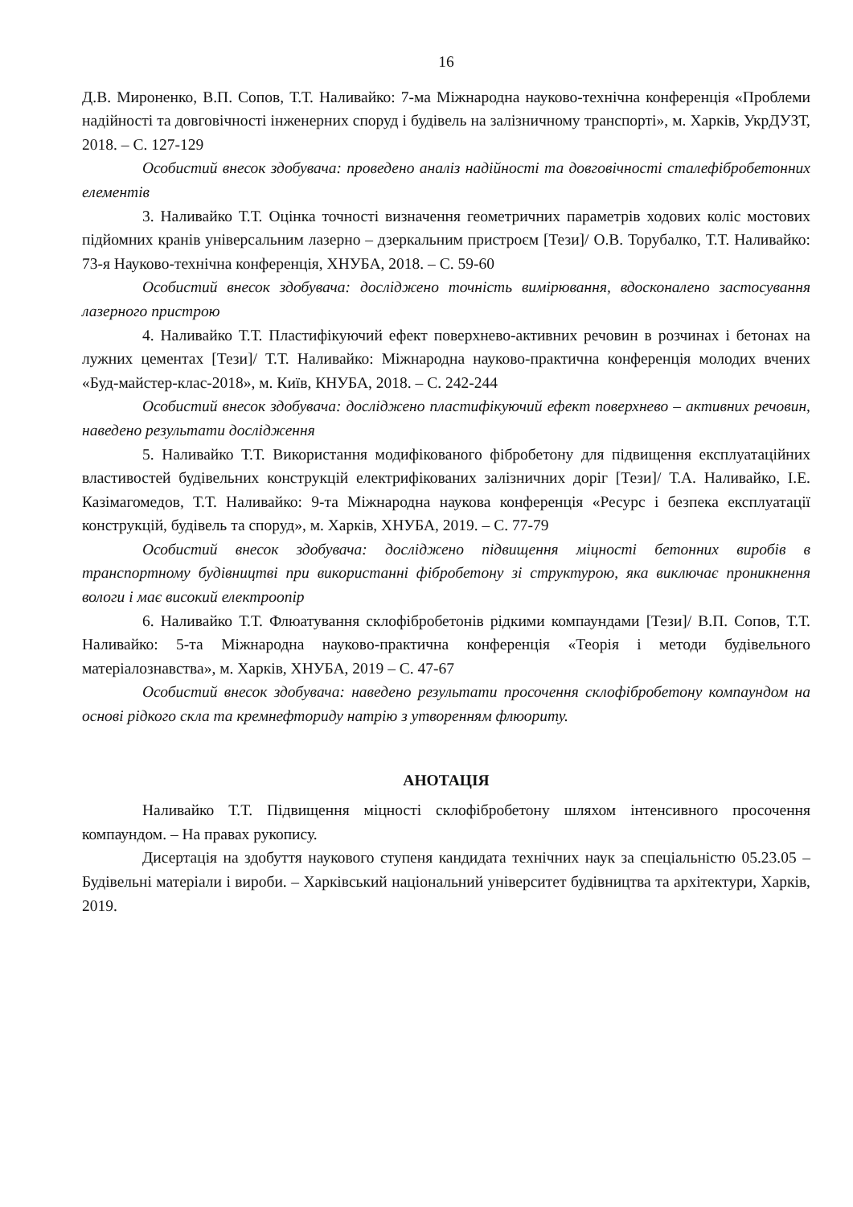16
Д.В. Мироненко, В.П. Сопов, Т.Т. Наливайко: 7-ма Міжнародна науково-технічна конференція «Проблеми надійності та довговічності інженерних споруд і будівель на залізничному транспорті», м. Харків, УкрДУЗТ, 2018. – С. 127-129
Особистий внесок здобувача: проведено аналіз надійності та довговічності сталефібробетонних елементів
3. Наливайко Т.Т. Оцінка точності визначення геометричних параметрів ходових коліс мостових підйомних кранів універсальним лазерно – дзеркальним пристроєм [Тези]/ О.В. Торубалко, Т.Т. Наливайко: 73-я Науково-технічна конференція, ХНУБА, 2018. – С. 59-60
Особистий внесок здобувача: досліджено точність вимірювання, вдосконалено застосування лазерного пристрою
4. Наливайко Т.Т. Пластифікуючий ефект поверхнево-активних речовин в розчинах і бетонах на лужних цементах [Тези]/ Т.Т. Наливайко: Міжнародна науково-практична конференція молодих вчених «Буд-майстер-клас-2018», м. Київ, КНУБА, 2018. – С. 242-244
Особистий внесок здобувача: досліджено пластифікуючий ефект поверхнево – активних речовин, наведено результати дослідження
5. Наливайко Т.Т. Використання модифікованого фібробетону для підвищення експлуатаційних властивостей будівельних конструкцій електрифікованих залізничних доріг [Тези]/ Т.А. Наливайко, І.Е. Казімагомедов, Т.Т. Наливайко: 9-та Міжнародна наукова конференція «Ресурс і безпека експлуатації конструкцій, будівель та споруд», м. Харків, ХНУБА, 2019. – С. 77-79
Особистий внесок здобувача: досліджено підвищення міцності бетонних виробів в транспортному будівництві при використанні фібробетону зі структурою, яка виключає проникнення вологи і має високий електроопір
6. Наливайко Т.Т. Флюатування склофібробетонів рідкими компаундами [Тези]/ В.П. Сопов, Т.Т. Наливайко: 5-та Міжнародна науково-практична конференція «Теорія і методи будівельного матеріалознавства», м. Харків, ХНУБА, 2019 – С. 47-67
Особистий внесок здобувача: наведено результати просочення склофібробетону компаундом на основі рідкого скла та кремнефториду натрію з утворенням флюориту.
АНОТАЦІЯ
Наливайко Т.Т. Підвищення міцності склофібробетону шляхом інтенсивного просочення компаундом. – На правах рукопису.
Дисертація на здобуття наукового ступеня кандидата технічних наук за спеціальністю 05.23.05 – Будівельні матеріали і вироби. – Харківський національний університет будівництва та архітектури, Харків, 2019.